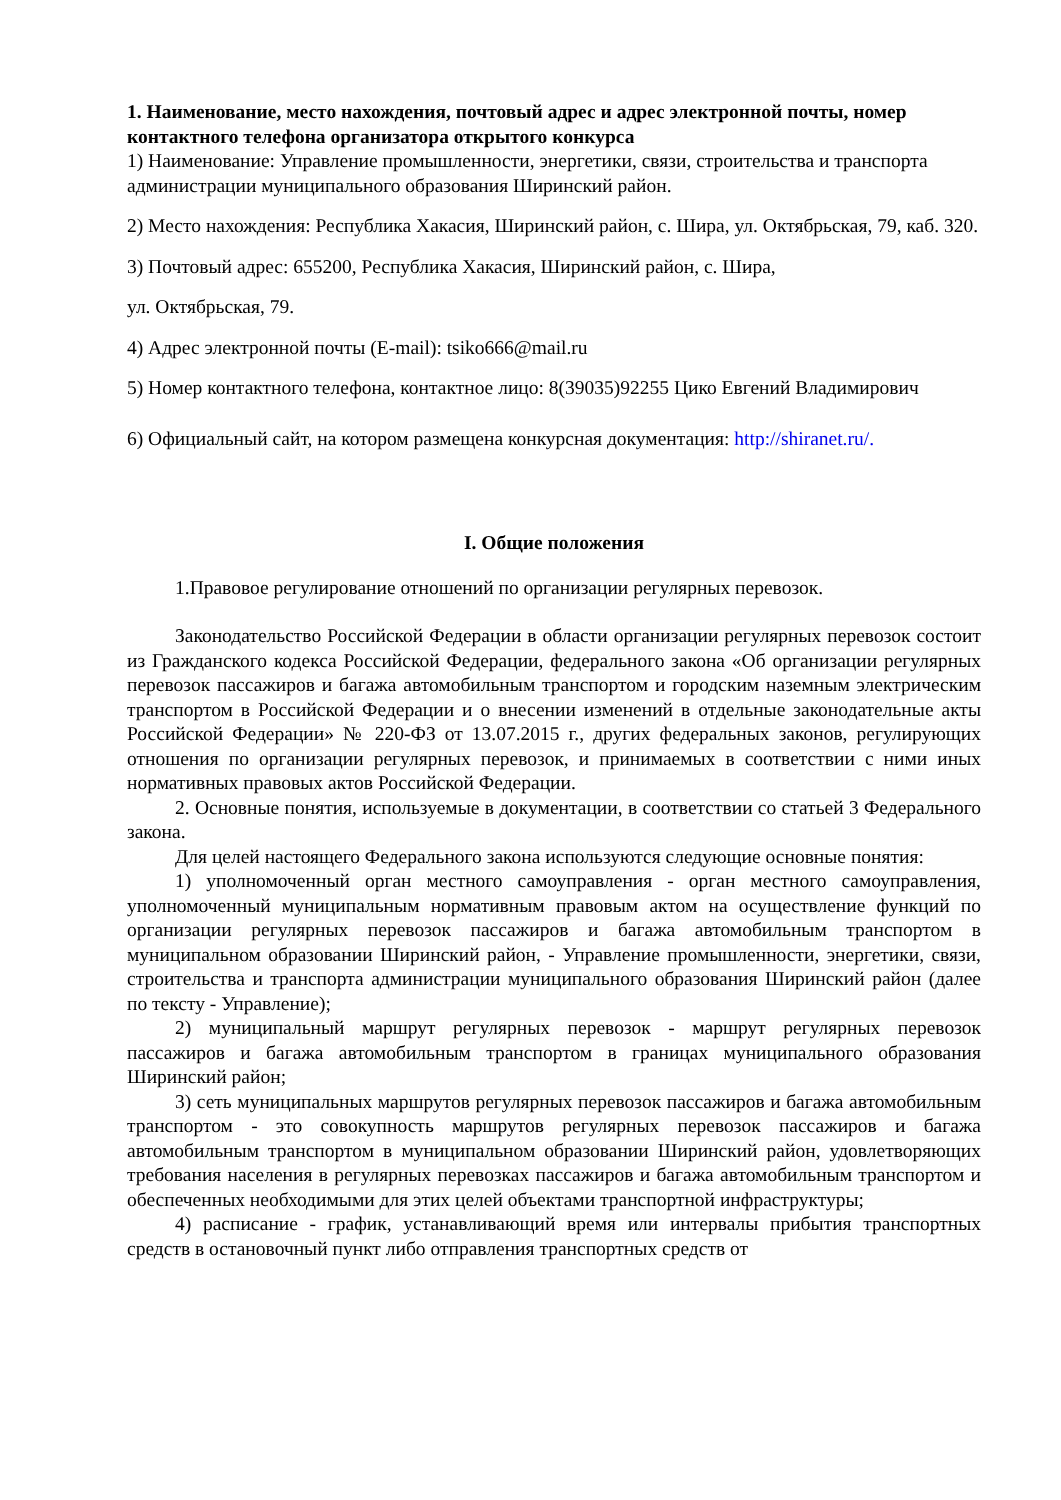1. Наименование, место нахождения, почтовый адрес и адрес электронной почты, номер контактного телефона организатора открытого конкурса
1) Наименование: Управление промышленности, энергетики, связи, строительства и транспорта администрации муниципального образования Ширинский район.
2) Место нахождения: Республика Хакасия, Ширинский район, с. Шира, ул. Октябрьская, 79, каб. 320.
3) Почтовый адрес: 655200, Республика Хакасия, Ширинский район, с. Шира,
ул. Октябрьская, 79.
4) Адрес электронной почты (E-mail): tsiko666@mail.ru
5) Номер контактного телефона, контактное лицо: 8(39035)92255 Цико Евгений Владимирович
6) Официальный сайт, на котором размещена конкурсная документация: http://shiranet.ru/.
I. Общие положения
1.Правовое регулирование отношений по организации регулярных перевозок.
Законодательство Российской Федерации в области организации регулярных перевозок состоит из Гражданского кодекса Российской Федерации, федерального закона «Об организации регулярных перевозок пассажиров и багажа автомобильным транспортом и городским наземным электрическим транспортом в Российской Федерации и о внесении изменений в отдельные законодательные акты Российской Федерации» № 220-ФЗ от 13.07.2015 г., других федеральных законов, регулирующих отношения по организации регулярных перевозок, и принимаемых в соответствии с ними иных нормативных правовых актов Российской Федерации.
2. Основные понятия, используемые в документации, в соответствии со статьей 3 Федерального закона.
Для целей настоящего Федерального закона используются следующие основные понятия:
1) уполномоченный орган местного самоуправления - орган местного самоуправления, уполномоченный муниципальным нормативным правовым актом на осуществление функций по организации регулярных перевозок пассажиров и багажа автомобильным транспортом в муниципальном образовании Ширинский район, - Управление промышленности, энергетики, связи, строительства и транспорта администрации муниципального образования Ширинский район (далее по тексту - Управление);
2) муниципальный маршрут регулярных перевозок - маршрут регулярных перевозок пассажиров и багажа автомобильным транспортом в границах муниципального образования Ширинский район;
3) сеть муниципальных маршрутов регулярных перевозок пассажиров и багажа автомобильным транспортом - это совокупность маршрутов регулярных перевозок пассажиров и багажа автомобильным транспортом в муниципальном образовании Ширинский район, удовлетворяющих требования населения в регулярных перевозках пассажиров и багажа автомобильным транспортом и обеспеченных необходимыми для этих целей объектами транспортной инфраструктуры;
4) расписание - график, устанавливающий время или интервалы прибытия транспортных средств в остановочный пункт либо отправления транспортных средств от